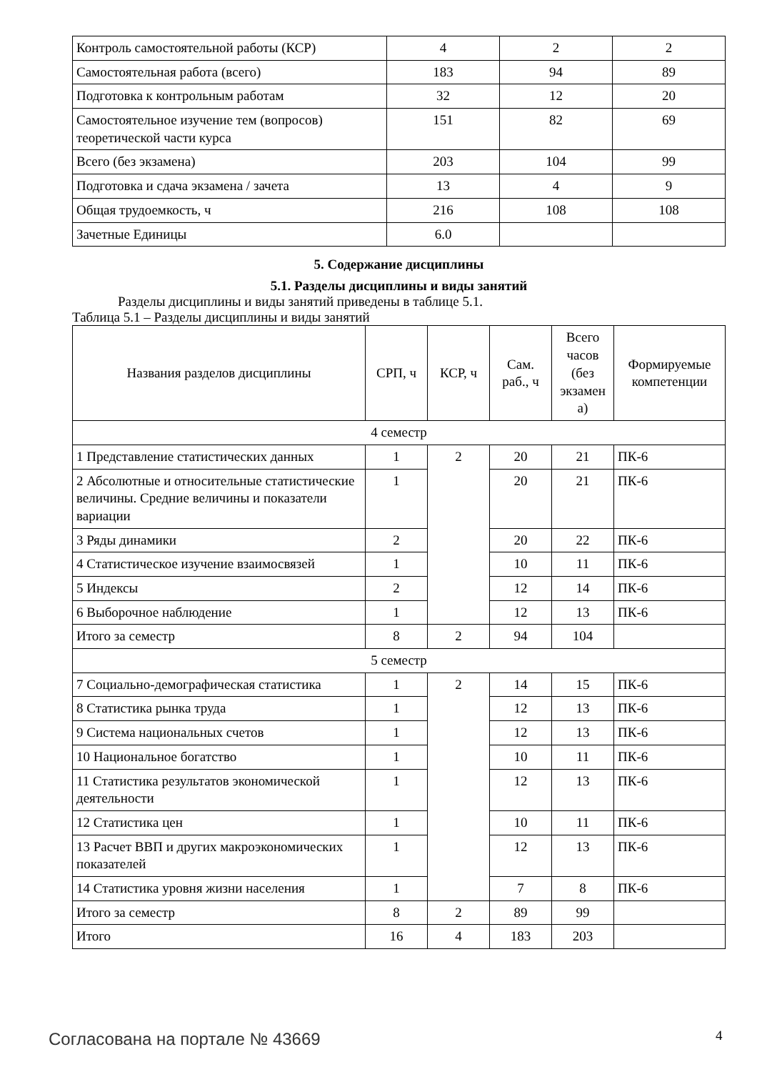| Контроль самостоятельной работы (КСР) | 4 | 2 | 2 |
| Самостоятельная работа (всего) | 183 | 94 | 89 |
| Подготовка к контрольным работам | 32 | 12 | 20 |
| Самостоятельное изучение тем (вопросов) теоретической части курса | 151 | 82 | 69 |
| Всего (без экзамена) | 203 | 104 | 99 |
| Подготовка и сдача экзамена / зачета | 13 | 4 | 9 |
| Общая трудоемкость, ч | 216 | 108 | 108 |
| Зачетные Единицы | 6.0 | | |
5. Содержание дисциплины
5.1. Разделы дисциплины и виды занятий
Разделы дисциплины и виды занятий приведены в таблице 5.1.
Таблица 5.1 – Разделы дисциплины и виды занятий
| Названия разделов дисциплины | СРП, ч | КСР, ч | Сам. раб., ч | Всего часов (без экзамен а) | Формируемые компетенции |
| --- | --- | --- | --- | --- | --- |
| 4 семестр | | | | | |
| 1 Представление статистических данных | 1 | 2 | 20 | 21 | ПК-6 |
| 2 Абсолютные и относительные статистические величины. Средние величины и показатели вариации | 1 | | 20 | 21 | ПК-6 |
| 3 Ряды динамики | 2 | | 20 | 22 | ПК-6 |
| 4 Статистическое изучение взаимосвязей | 1 | | 10 | 11 | ПК-6 |
| 5 Индексы | 2 | | 12 | 14 | ПК-6 |
| 6 Выборочное наблюдение | 1 | | 12 | 13 | ПК-6 |
| Итого за семестр | 8 | 2 | 94 | 104 | |
| 5 семестр | | | | | |
| 7 Социально-демографическая статистика | 1 | 2 | 14 | 15 | ПК-6 |
| 8 Статистика рынка труда | 1 | | 12 | 13 | ПК-6 |
| 9 Система национальных счетов | 1 | | 12 | 13 | ПК-6 |
| 10 Национальное богатство | 1 | | 10 | 11 | ПК-6 |
| 11 Статистика результатов экономической деятельности | 1 | | 12 | 13 | ПК-6 |
| 12 Статистика цен | 1 | | 10 | 11 | ПК-6 |
| 13 Расчет ВВП и других макроэкономических показателей | 1 | | 12 | 13 | ПК-6 |
| 14 Статистика уровня жизни населения | 1 | | 7 | 8 | ПК-6 |
| Итого за семестр | 8 | 2 | 89 | 99 | |
| Итого | 16 | 4 | 183 | 203 | |
Согласована на портале № 43669 4